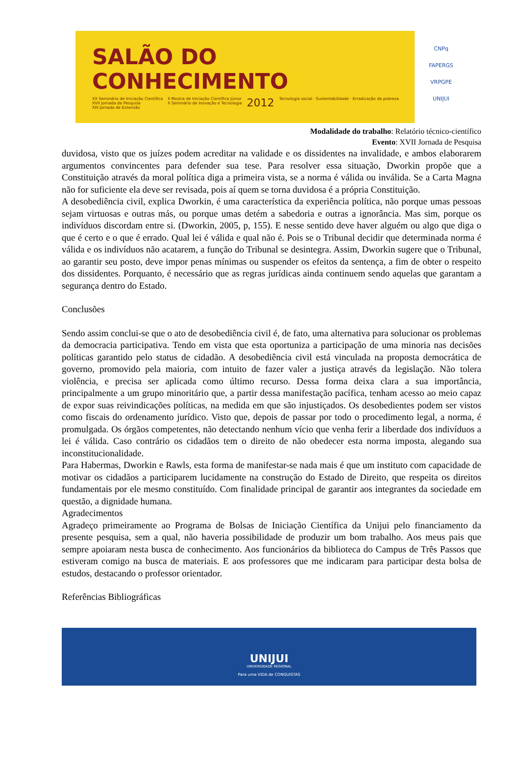SALÃO DO
CONHECIMENTO
XX Seminário de Iniciação Científica
XVII Jornada de Pesquisa
XIII Jornada de Extensão
II Mostra de Iniciação Científica Júnior
II Seminário de Inovação e Tecnologia
2012
Tecnologia social · Sustentabilidade · Erradicação da pobreza
CNPq
FAPERGS
VRPGPE
UNIJUI
Modalidade do trabalho: Relatório técnico-científico
Evento: XVII Jornada de Pesquisa
duvidosa, visto que os juízes podem acreditar na validade e os dissidentes na invalidade, e ambos elaborarem argumentos convincentes para defender sua tese. Para resolver essa situação, Dworkin propõe que a Constituição através da moral política diga a primeira vista, se a norma é válida ou inválida. Se a Carta Magna não for suficiente ela deve ser revisada, pois aí quem se torna duvidosa é a própria Constituição.
A desobediência civil, explica Dworkin, é uma característica da experiência política, não porque umas pessoas sejam virtuosas e outras más, ou porque umas detém a sabedoria e outras a ignorância. Mas sim, porque os indivíduos discordam entre si. (Dworkin, 2005, p, 155). E nesse sentido deve haver alguém ou algo que diga o que é certo e o que é errado. Qual lei é válida e qual não é. Pois se o Tribunal decidir que determinada norma é válida e os indivíduos não acatarem, a função do Tribunal se desintegra. Assim, Dworkin sugere que o Tribunal, ao garantir seu posto, deve impor penas mínimas ou suspender os efeitos da sentença, a fim de obter o respeito dos dissidentes. Porquanto, é necessário que as regras jurídicas ainda continuem sendo aquelas que garantam a segurança dentro do Estado.
Conclusões
Sendo assim conclui-se que o ato de desobediência civil é, de fato, uma alternativa para solucionar os problemas da democracia participativa. Tendo em vista que esta oportuniza a participação de uma minoria nas decisões políticas garantido pelo status de cidadão. A desobediência civil está vinculada na proposta democrática de governo, promovido pela maioria, com intuito de fazer valer a justiça através da legislação. Não tolera violência, e precisa ser aplicada como último recurso. Dessa forma deixa clara a sua importância, principalmente a um grupo minoritário que, a partir dessa manifestação pacífica, tenham acesso ao meio capaz de expor suas reivindicações políticas, na medida em que são injustiçados. Os desobedientes podem ser vistos como fiscais do ordenamento jurídico. Visto que, depois de passar por todo o procedimento legal, a norma, é promulgada. Os órgãos competentes, não detectando nenhum vício que venha ferir a liberdade dos indivíduos a lei é válida. Caso contrário os cidadãos tem o direito de não obedecer esta norma imposta, alegando sua inconstitucionalidade.
Para Habermas, Dworkin e Rawls, esta forma de manifestar-se nada mais é que um instituto com capacidade de motivar os cidadãos a participarem lucidamente na construção do Estado de Direito, que respeita os direitos fundamentais por ele mesmo constituído. Com finalidade principal de garantir aos integrantes da sociedade em questão, a dignidade humana.
Agradecimentos
Agradeço primeiramente ao Programa de Bolsas de Iniciação Científica da Unijui pelo financiamento da presente pesquisa, sem a qual, não haveria possibilidade de produzir um bom trabalho. Aos meus pais que sempre apoiaram nesta busca de conhecimento. Aos funcionários da biblioteca do Campus de Três Passos que estiveram comigo na busca de materiais. E aos professores que me indicaram para participar desta bolsa de estudos, destacando o professor orientador.
Referências Bibliográficas
UNIJUI
UNIVERSIDADE REGIONAL
Para uma VIDA de CONQUISTAS